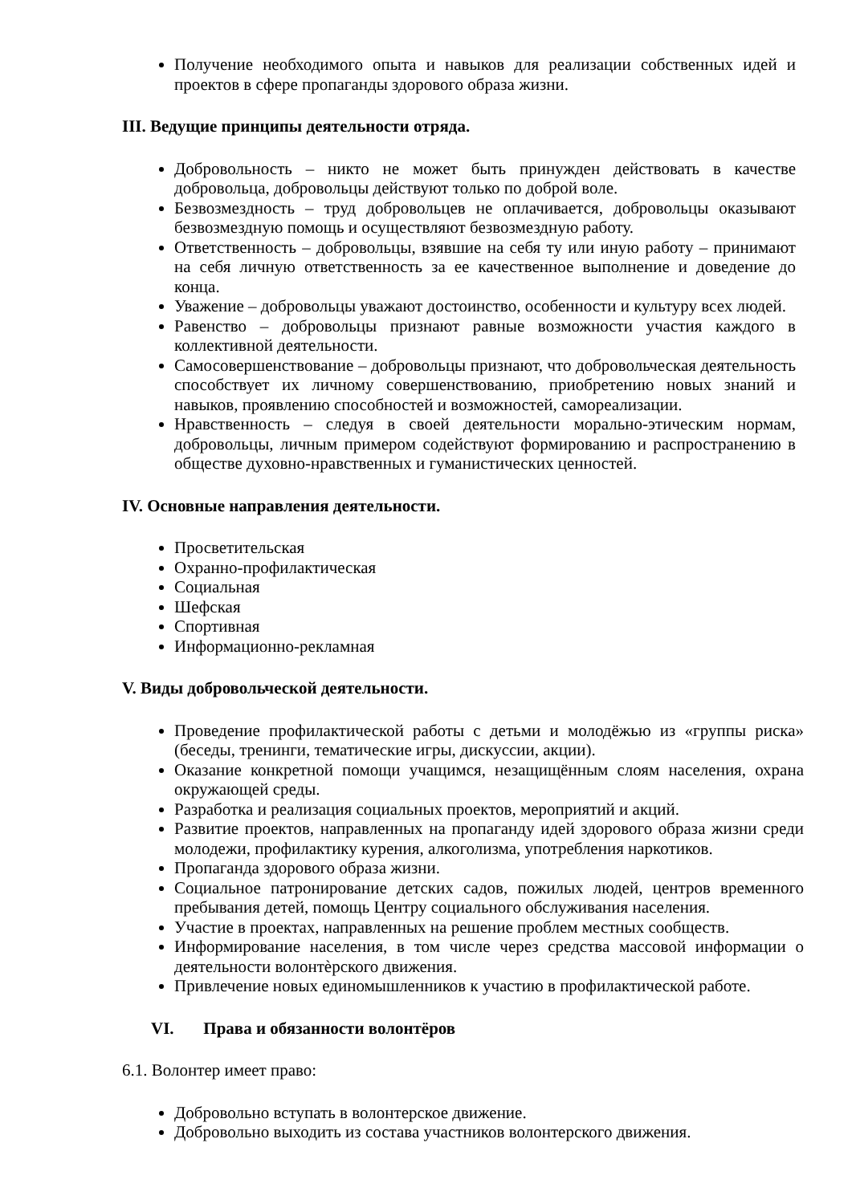Получение необходимого опыта и навыков для реализации собственных идей и проектов в сфере пропаганды здорового образа жизни.
III. Ведущие принципы деятельности отряда.
Добровольность – никто не может быть принужден действовать в качестве добровольца, добровольцы действуют только по доброй воле.
Безвозмездность – труд добровольцев не оплачивается, добровольцы оказывают безвозмездную помощь и осуществляют безвозмездную работу.
Ответственность – добровольцы, взявшие на себя ту или иную работу – принимают на себя личную ответственность за ее качественное выполнение и доведение до конца.
Уважение – добровольцы уважают достоинство, особенности и культуру всех людей.
Равенство – добровольцы признают равные возможности участия каждого в коллективной деятельности.
Самосовершенствование – добровольцы признают, что добровольческая деятельность способствует их личному совершенствованию, приобретению новых знаний и навыков, проявлению способностей и возможностей, самореализации.
Нравственность – следуя в своей деятельности морально-этическим нормам, добровольцы, личным примером содействуют формированию и распространению в обществе духовно-нравственных и гуманистических ценностей.
IV. Основные направления деятельности.
Просветительская
Охранно-профилактическая
Социальная
Шефская
Спортивная
Информационно-рекламная
V. Виды добровольческой деятельности.
Проведение профилактической работы с детьми и молодёжью из «группы риска» (беседы, тренинги, тематические игры, дискуссии, акции).
Оказание конкретной помощи учащимся, незащищённым слоям населения, охрана окружающей среды.
Разработка и реализация социальных проектов, мероприятий и акций.
Развитие проектов, направленных на пропаганду идей здорового образа жизни среди молодежи, профилактику курения, алкоголизма, употребления наркотиков.
Пропаганда здорового образа жизни.
Социальное патронирование детских садов, пожилых людей, центров временного пребывания детей, помощь Центру социального обслуживания населения.
Участие в проектах, направленных на решение проблем местных сообществ.
Информирование населения, в том числе через средства массовой информации о деятельности волонтѐрского движения.
Привлечение новых единомышленников к участию в профилактической работе.
VI. Права и обязанности волонтёров
6.1. Волонтер имеет право:
Добровольно вступать в волонтерское движение.
Добровольно выходить из состава участников волонтерского движения.